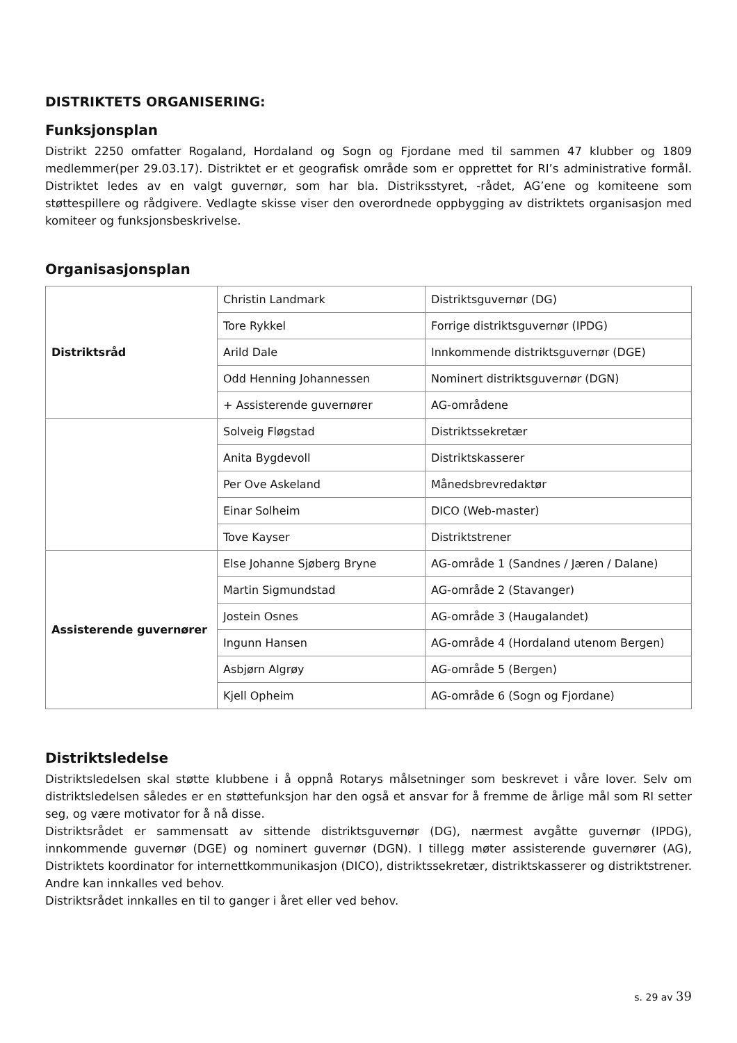DISTRIKTETS ORGANISERING:
Funksjonsplan
Distrikt 2250 omfatter Rogaland, Hordaland og Sogn og Fjordane med til sammen 47 klubber og 1809 medlemmer(per 29.03.17). Distriktet er et geografisk område som er opprettet for RI’s administrative formål. Distriktet ledes av en valgt guvernør, som har bla. Distriksstyret, -rådet, AG’ene og komiteene som støttespillere og rådgivere. Vedlagte skisse viser den overordnede oppbygging av distriktets organisasjon med komiteer og funksjonsbeskrivelse.
Organisasjonsplan
| Distriktsråd | Christin Landmark | Distriktsguvernør (DG) |
| | Tore Rykkel | Forrige distriktsguvernør (IPDG) |
| | Arild Dale | Innkommende distriktsguvernør (DGE) |
| | Odd Henning Johannessen | Nominert distriktsguvernør (DGN) |
| | + Assisterende guvernører | AG-områdene |
| | Solveig Fløgstad | Distriktssekretær |
| | Anita Bygdevoll | Distriktskasserer |
| | Per Ove Askeland | Månedsbrevredaktør |
| | Einar Solheim | DICO (Web-master) |
| | Tove Kayser | Distriktstrener |
| Assisterende guvernører | Else Johanne Sjøberg Bryne | AG-område 1 (Sandnes / Jæren / Dalane) |
| | Martin Sigmundstad | AG-område 2 (Stavanger) |
| | Jostein Osnes | AG-område 3 (Haugalandet) |
| | Ingunn Hansen | AG-område 4 (Hordaland utenom Bergen) |
| | Asbjørn Algrøy | AG-område 5 (Bergen) |
| | Kjell Opheim | AG-område 6 (Sogn og Fjordane) |
Distriktsledelse
Distriktsledelsen skal støtte klubbene i å oppnå Rotarys målsetninger som beskrevet i våre lover. Selv om distriktsledelsen således er en støttefunksjon har den også et ansvar for å fremme de årlige mål som RI setter seg, og være motivator for å nå disse.
Distriktsrådet er sammensatt av sittende distriktsguvernør (DG), nærmest avgåtte guvernør (IPDG), innkommende guvernør (DGE) og nominert guvernør (DGN). I tillegg møter assisterende guvernører (AG), Distriktets koordinator for internettkommunikasjon (DICO), distriktssekretær, distriktskasserer og distriktstrener. Andre kan innkalles ved behov.
Distriktsrådet innkalles en til to ganger i året eller ved behov.
s. 29 av 39